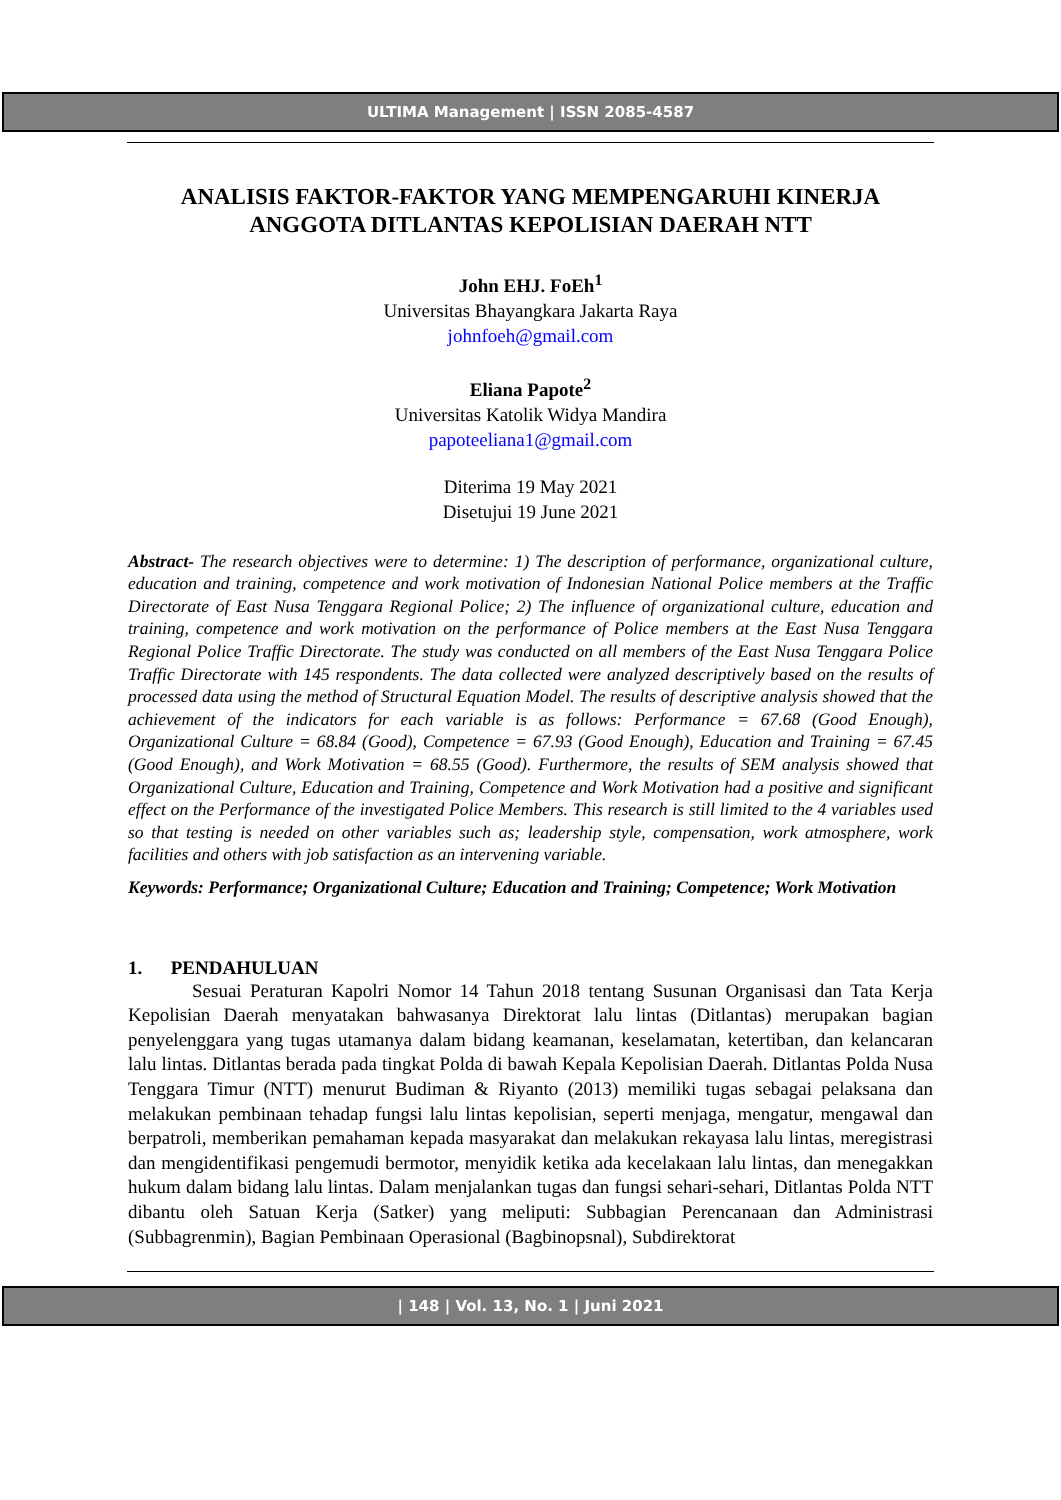ULTIMA Management | ISSN 2085-4587
ANALISIS FAKTOR-FAKTOR YANG MEMPENGARUHI KINERJA ANGGOTA DITLANTAS KEPOLISIAN DAERAH NTT
John EHJ. FoEh<sup>1</sup>
Universitas Bhayangkara Jakarta Raya
johnfoeh@gmail.com
Eliana Papote<sup>2</sup>
Universitas Katolik Widya Mandira
papoteeliana1@gmail.com
Diterima 19 May 2021
Disetujui 19 June 2021
Abstract- The research objectives were to determine: 1) The description of performance, organizational culture, education and training, competence and work motivation of Indonesian National Police members at the Traffic Directorate of East Nusa Tenggara Regional Police; 2) The influence of organizational culture, education and training, competence and work motivation on the performance of Police members at the East Nusa Tenggara Regional Police Traffic Directorate. The study was conducted on all members of the East Nusa Tenggara Police Traffic Directorate with 145 respondents. The data collected were analyzed descriptively based on the results of processed data using the method of Structural Equation Model. The results of descriptive analysis showed that the achievement of the indicators for each variable is as follows: Performance = 67.68 (Good Enough), Organizational Culture = 68.84 (Good), Competence = 67.93 (Good Enough), Education and Training = 67.45 (Good Enough), and Work Motivation = 68.55 (Good). Furthermore, the results of SEM analysis showed that Organizational Culture, Education and Training, Competence and Work Motivation had a positive and significant effect on the Performance of the investigated Police Members. This research is still limited to the 4 variables used so that testing is needed on other variables such as; leadership style, compensation, work atmosphere, work facilities and others with job satisfaction as an intervening variable.
Keywords: Performance; Organizational Culture; Education and Training; Competence; Work Motivation
1. PENDAHULUAN
Sesuai Peraturan Kapolri Nomor 14 Tahun 2018 tentang Susunan Organisasi dan Tata Kerja Kepolisian Daerah menyatakan bahwasanya Direktorat lalu lintas (Ditlantas) merupakan bagian penyelenggara yang tugas utamanya dalam bidang keamanan, keselamatan, ketertiban, dan kelancaran lalu lintas. Ditlantas berada pada tingkat Polda di bawah Kepala Kepolisian Daerah. Ditlantas Polda Nusa Tenggara Timur (NTT) menurut Budiman & Riyanto (2013) memiliki tugas sebagai pelaksana dan melakukan pembinaan tehadap fungsi lalu lintas kepolisian, seperti menjaga, mengatur, mengawal dan berpatroli, memberikan pemahaman kepada masyarakat dan melakukan rekayasa lalu lintas, meregistrasi dan mengidentifikasi pengemudi bermotor, menyidik ketika ada kecelakaan lalu lintas, dan menegakkan hukum dalam bidang lalu lintas. Dalam menjalankan tugas dan fungsi sehari-sehari, Ditlantas Polda NTT dibantu oleh Satuan Kerja (Satker) yang meliputi: Subbagian Perencanaan dan Administrasi (Subbagrenmin), Bagian Pembinaan Operasional (Bagbinopsnal), Subdirektorat
| 148 | Vol. 13, No. 1 | Juni 2021